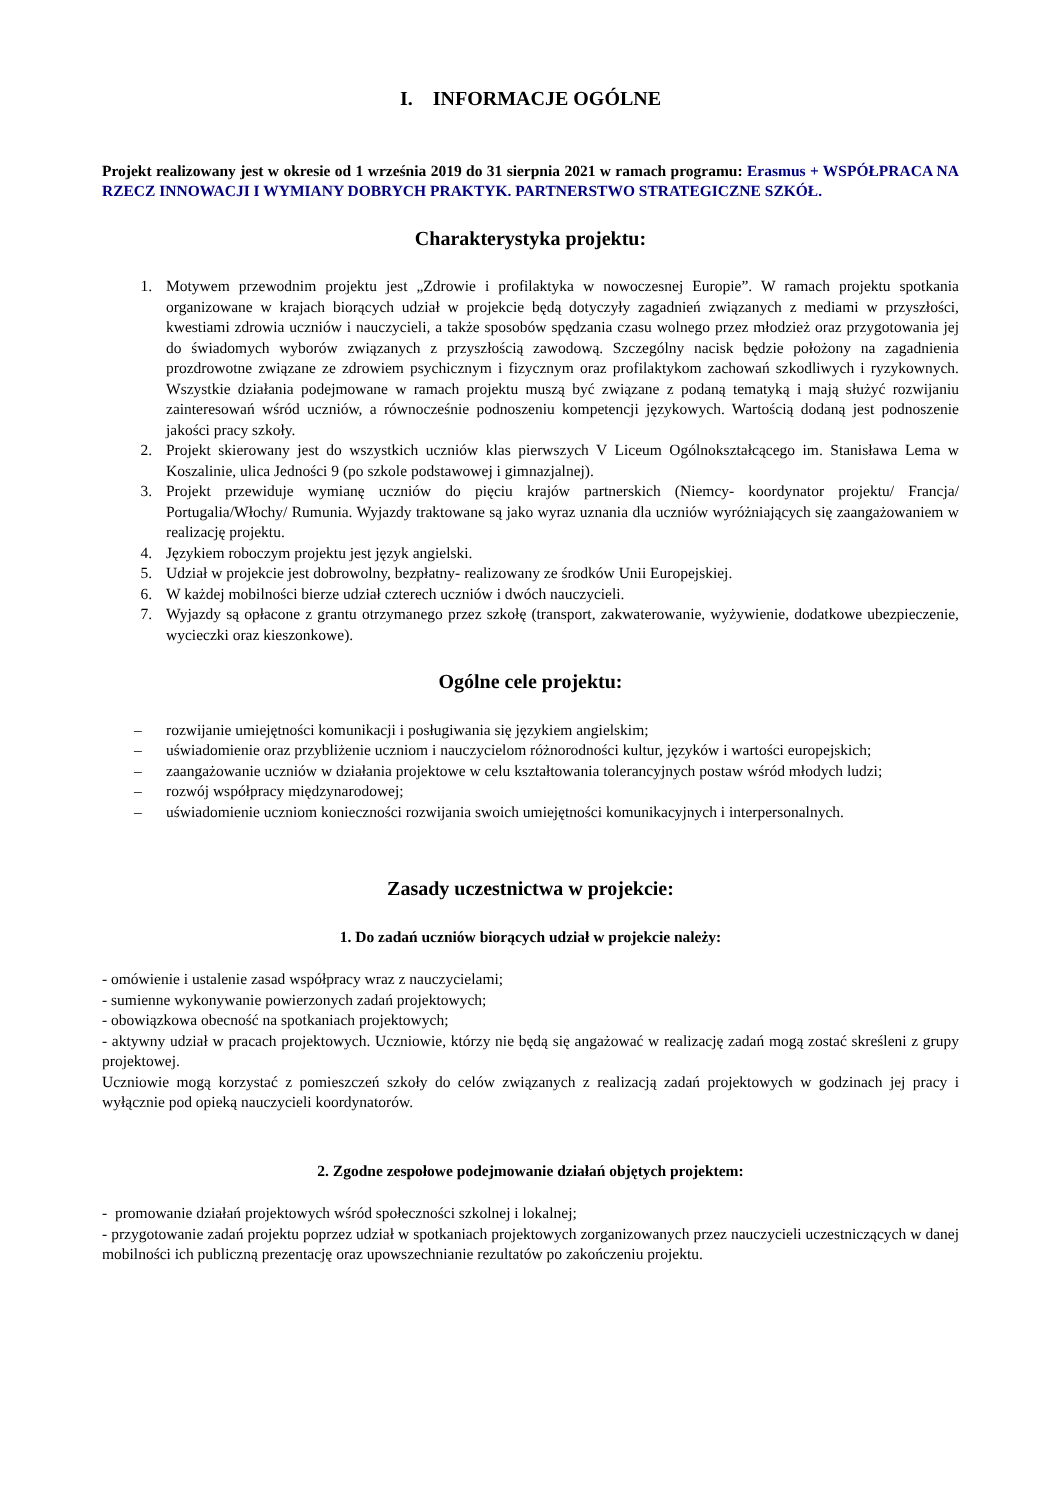I. INFORMACJE OGÓLNE
Projekt realizowany jest w okresie od 1 września 2019 do 31 sierpnia 2021 w ramach programu: Erasmus + WSPÓŁPRACA NA RZECZ INNOWACJI I WYMIANY DOBRYCH PRAKTYK. PARTNERSTWO STRATEGICZNE SZKÓŁ.
Charakterystyka projektu:
1. Motywem przewodnim projektu jest „Zdrowie i profilaktyka w nowoczesnej Europie”. W ramach projektu spotkania organizowane w krajach biorących udział w projekcie będą dotyczyły zagadnień związanych z mediami w przyszłości, kwestiami zdrowia uczniów i nauczycieli, a także sposobów spędzania czasu wolnego przez młodzież oraz przygotowania jej do świadomych wyborów związanych z przyszłością zawodową. Szczególny nacisk będzie położony na zagadnienia prozdrowotne związane ze zdrowiem psychicznym i fizycznym oraz profilaktykom zachowań szkodliwych i ryzykownych. Wszystkie działania podejmowane w ramach projektu muszą być związane z podaną tematyką i mają służyć rozwijaniu zainteresowań wśród uczniów, a równocześnie podnoszeniu kompetencji językowych. Wartością dodaną jest podnoszenie jakości pracy szkoły.
2. Projekt skierowany jest do wszystkich uczniów klas pierwszych V Liceum Ogólnokształcącego im. Stanisława Lema w Koszalinie, ulica Jedności 9 (po szkole podstawowej i gimnazjalnej).
3. Projekt przewiduje wymianę uczniów do pięciu krajów partnerskich (Niemcy- koordynator projektu/ Francja/ Portugalia/Włochy/ Rumunia. Wyjazdy traktowane są jako wyraz uznania dla uczniów wyróżniających się zaangażowaniem w realizację projektu.
4. Językiem roboczym projektu jest język angielski.
5. Udział w projekcie jest dobrowolny, bezpłatny- realizowany ze środków Unii Europejskiej.
6. W każdej mobilności bierze udział czterech uczniów i dwóch nauczycieli.
7. Wyjazdy są opłacone z grantu otrzymanego przez szkołę (transport, zakwaterowanie, wyżywienie, dodatkowe ubezpieczenie, wycieczki oraz kieszonkowe).
Ogólne cele projektu:
– rozwijanie umiejętności komunikacji i posługiwania się językiem angielskim;
– uświadomienie oraz przybliżenie uczniom i nauczycielom różnorodności kultur, języków i wartości europejskich;
– zaangażowanie uczniów w działania projektowe w celu kształtowania tolerancyjnych postaw wśród młodych ludzi;
– rozwój współpracy międzynarodowej;
– uświadomienie uczniom konieczności rozwijania swoich umiejętności komunikacyjnych i interpersonalnych.
Zasady uczestnictwa w projekcie:
1. Do zadań uczniów biorących udział w projekcie należy:
- omówienie i ustalenie zasad współpracy wraz z nauczycielami;
- sumienne wykonywanie powierzonych zadań projektowych;
- obowiązkowa obecność na spotkaniach projektowych;
- aktywny udział w pracach projektowych. Uczniowie, którzy nie będą się angażować w realizację zadań mogą zostać skreśleni z grupy projektowej.
Uczniowie mogą korzystać z pomieszczeń szkoły do celów związanych z realizacją zadań projektowych w godzinach jej pracy i wyłącznie pod opieką nauczycieli koordynatorów.
2. Zgodne zespołowe podejmowanie działań objętych projektem:
- promowanie działań projektowych wśród społeczności szkolnej i lokalnej;
- przygotowanie zadań projektu poprzez udział w spotkaniach projektowych zorganizowanych przez nauczycieli uczestniczących w danej mobilności ich publiczną prezentację oraz upowszechnianie rezultatów po zakończeniu projektu.